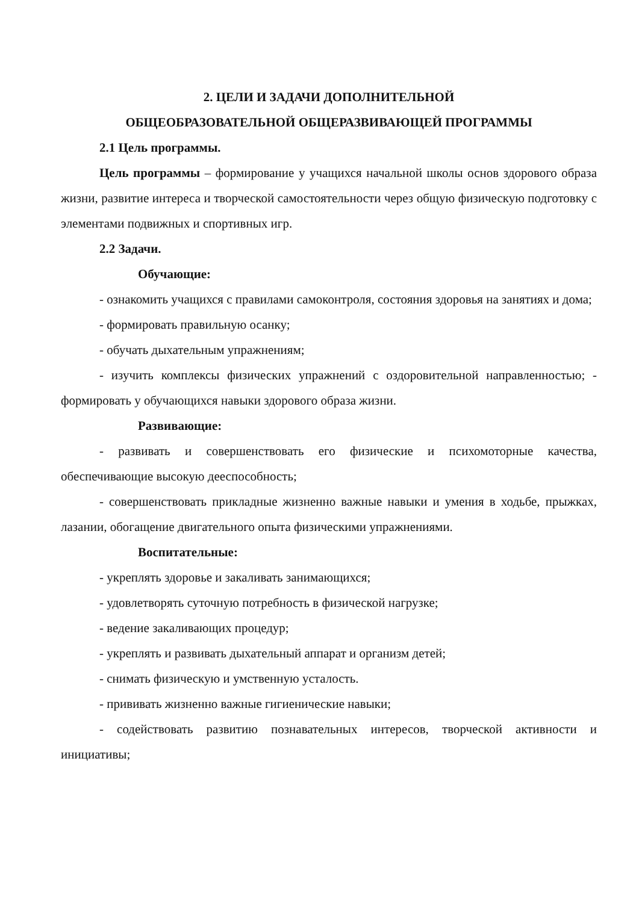2. ЦЕЛИ И ЗАДАЧИ ДОПОЛНИТЕЛЬНОЙ
ОБЩЕОБРАЗОВАТЕЛЬНОЙ ОБЩЕРАЗВИВАЮЩЕЙ ПРОГРАММЫ
2.1 Цель программы.
Цель программы – формирование у учащихся начальной школы основ здорового образа жизни, развитие интереса и творческой самостоятельности через общую физическую подготовку с элементами подвижных и спортивных игр.
2.2 Задачи.
Обучающие:
- ознакомить учащихся с правилами самоконтроля, состояния здоровья на занятиях и дома;
- формировать правильную осанку;
- обучать дыхательным упражнениям;
- изучить комплексы физических упражнений с оздоровительной направленностью; - формировать у обучающихся навыки здорового образа жизни.
Развивающие:
- развивать и совершенствовать его физические и психомоторные качества, обеспечивающие высокую дееспособность;
- совершенствовать прикладные жизненно важные навыки и умения в ходьбе, прыжках, лазании, обогащение двигательного опыта физическими упражнениями.
Воспитательные:
- укреплять здоровье и закаливать занимающихся;
- удовлетворять суточную потребность в физической нагрузке;
- ведение закаливающих процедур;
- укреплять и развивать дыхательный аппарат и организм детей;
- снимать физическую и умственную усталость.
- прививать жизненно важные гигиенические навыки;
- содействовать развитию познавательных интересов, творческой активности и инициативы;